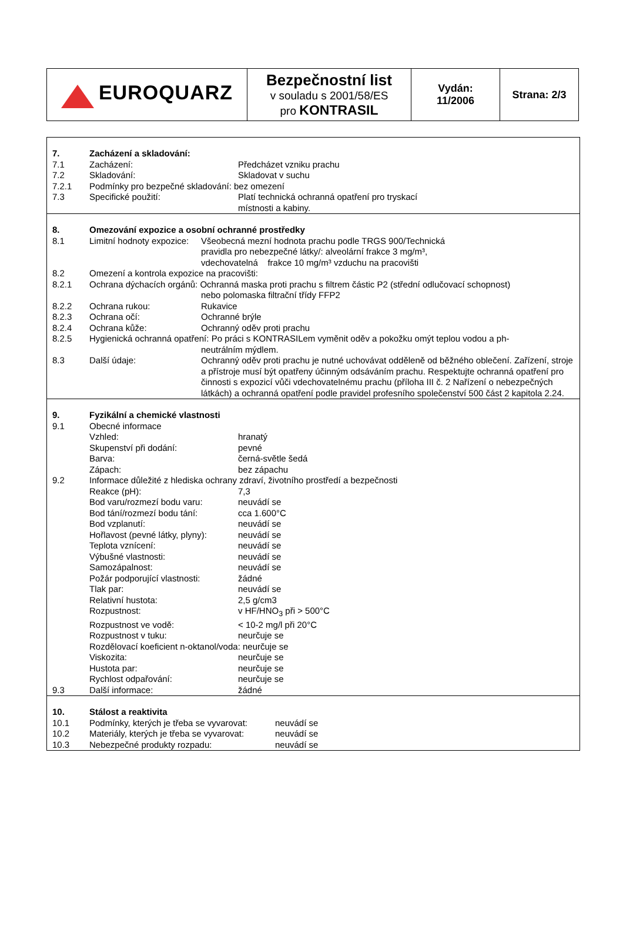| EUROQUARZ | Bezpečnostní list v souladu s 2001/58/ES pro KONTRASIL | Vydán: 11/2006 | Strana: 2/3 |
7. Zacházení a skladování:
7.1 Zacházení: Předcházet vzniku prachu
7.2 Skladování: Skladovat v suchu
7.2.1 Podmínky pro bezpečné skladování: bez omezení
7.3 Specifické použití: Platí technická ochranná opatření pro tryskací
místnosti a kabiny.
8. Omezování expozice a osobní ochranné prostředky
8.1 Limitní hodnoty expozice: Všeobecná mezní hodnota prachu podle TRGS 900/Technická
pravidla pro nebezpečné látky/: alveolární frakce 3 mg/m³,
vdechovatelná frakce 10 mg/m³ vzduchu na pracovišti
8.2 Omezení a kontrola expozice na pracovišti:
8.2.1 Ochrana dýchacích orgánů: Ochranná maska proti prachu s filtrem částic P2 (střední odlučovací schopnost)
nebo polomaska filtrační třídy FFP2
8.2.2 Ochrana rukou: Rukavice
8.2.3 Ochrana očí: Ochranné brýle
8.2.4 Ochrana kůže: Ochranný oděv proti prachu
8.2.5 Hygienická ochranná opatření: Po práci s KONTRASILem vyměnit oděv a pokožku omýt teplou vodou a ph-
neutrálním mýdlem.
8.3 Další údaje: Ochranný oděv proti prachu je nutné uchovávat odděleně od běžného oblečení. Zařízení, stroje a přístroje musí být opatřeny účinným odsáváním prachu. Respektujte ochranná opatření pro činnosti s expozicí vůči vdechovatelnému prachu (příloha III č. 2 Nařízení o nebezpečných látkách) a ochranná opatření podle pravidel profesního společenství 500 část 2 kapitola 2.24.
9. Fyzikální a chemické vlastnosti
9.1 Obecné informace
Vzhled: hranatý
Skupenství při dodání: pevné
Barva: černá-světle šedá
Zápach: bez zápachu
9.2 Informace důležité z hlediska ochrany zdraví, životního prostředí a bezpečnosti
Reakce (pH): 7,3
Bod varu/rozmezí bodu varu: neuvádí se
Bod tání/rozmezí bodu tání: cca 1.600°C
Bod vzplanutí: neuvádí se
Hořlavost (pevné látky, plyny): neuvádí se
Teplota vznícení: neuvádí se
Výbušné vlastnosti: neuvádí se
Samozápalnost: neuvádí se
Požár podporující vlastnosti: žádné
Tlak par: neuvádí se
Relativní hustota: 2,5 g/cm3
Rozpustnost: v HF/HNO<sub>3</sub> při > 500°C
Rozpustnost ve vodě: < 10-2 mg/l při 20°C
Rozpustnost v tuku: neurčuje se
Rozdělovací koeficient n-oktanol/voda: neurčuje se
Viskozita: neurčuje se
Hustota par: neurčuje se
Rychlost odpařování: neurčuje se
9.3 Další informace: žádné
10. Stálost a reaktivita
10.1 Podmínky, kterých je třeba se vyvarovat: neuvádí se
10.2 Materiály, kterých je třeba se vyvarovat: neuvádí se
10.3 Nebezpečné produkty rozpadu: neuvádí se